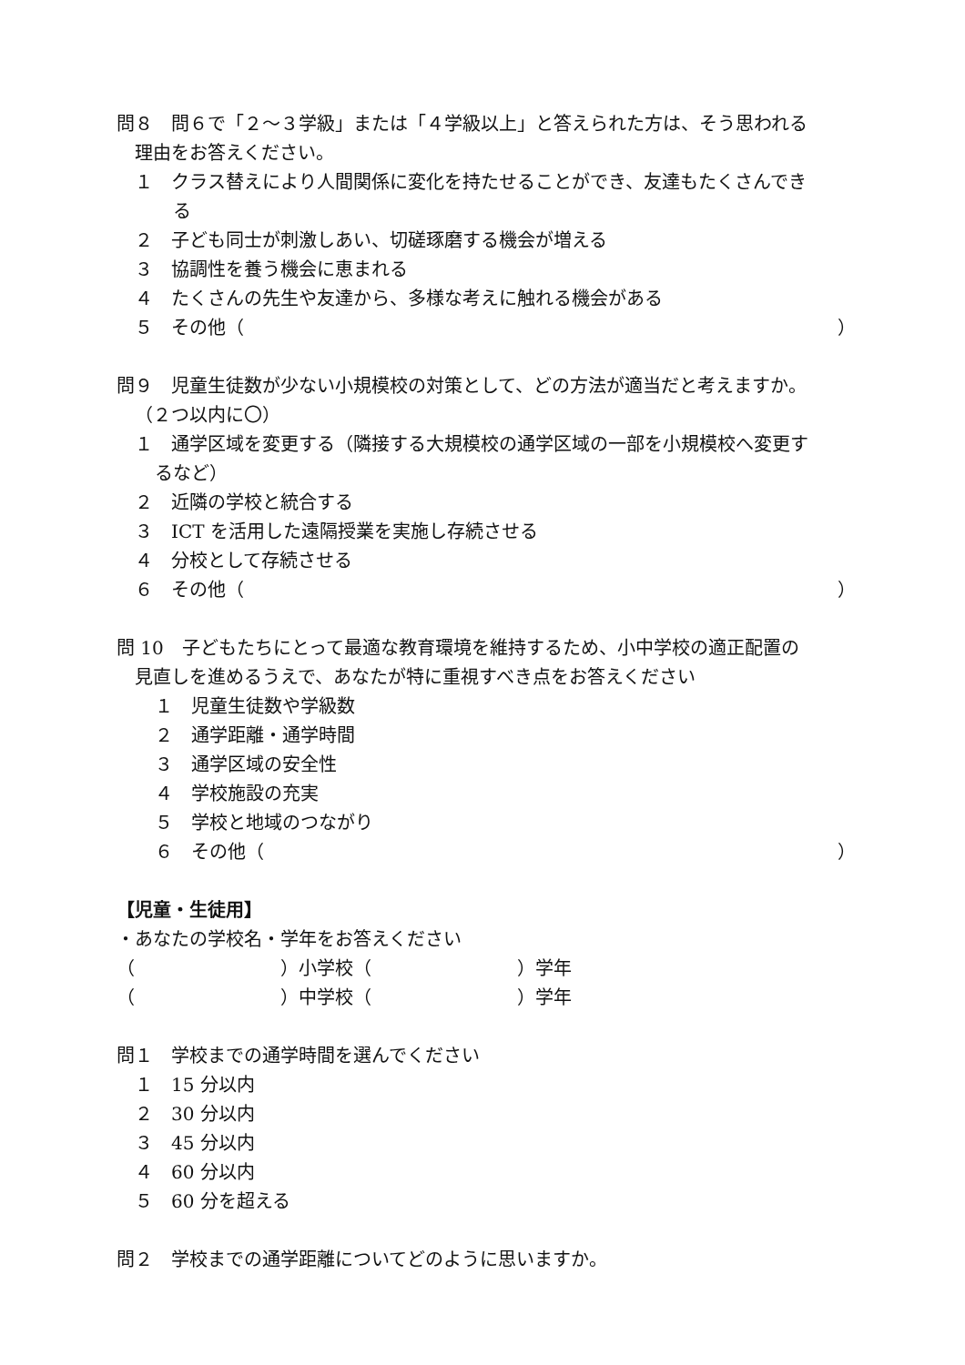問８　問６で「２～３学級」または「４学級以上」と答えられた方は、そう思われる
理由をお答えください。
１　クラス替えにより人間関係に変化を持たせることができ、友達もたくさんでき
　る
２　子ども同士が刺激しあい、切磋琢磨する機会が増える
３　協調性を養う機会に恵まれる
４　たくさんの先生や友達から、多様な考えに触れる機会がある
５　その他（ ）
問９　児童生徒数が少ない小規模校の対策として、どの方法が適当だと考えますか。
（２つ以内に〇）
１　通学区域を変更する（隣接する大規模校の通学区域の一部を小規模校へ変更す
るなど）
２　近隣の学校と統合する
３　ICT を活用した遠隔授業を実施し存続させる
４　分校として存続させる
６　その他（ ）
問 10　子どもたちにとって最適な教育環境を維持するため、小中学校の適正配置の
見直しを進めるうえで、あなたが特に重視すべき点をお答えください
１　児童生徒数や学級数
２　通学距離・通学時間
３　通学区域の安全性
４　学校施設の充実
５　学校と地域のつながり
６　その他（ ）
【児童・生徒用】
・あなたの学校名・学年をお答えください
（　　　　　　　　）小学校（　　　　　　　　）学年
（　　　　　　　　）中学校（　　　　　　　　）学年
問１　学校までの通学時間を選んでください
１　15 分以内
２　30 分以内
３　45 分以内
４　60 分以内
５　60 分を超える
問２　学校までの通学距離についてどのように思いますか。